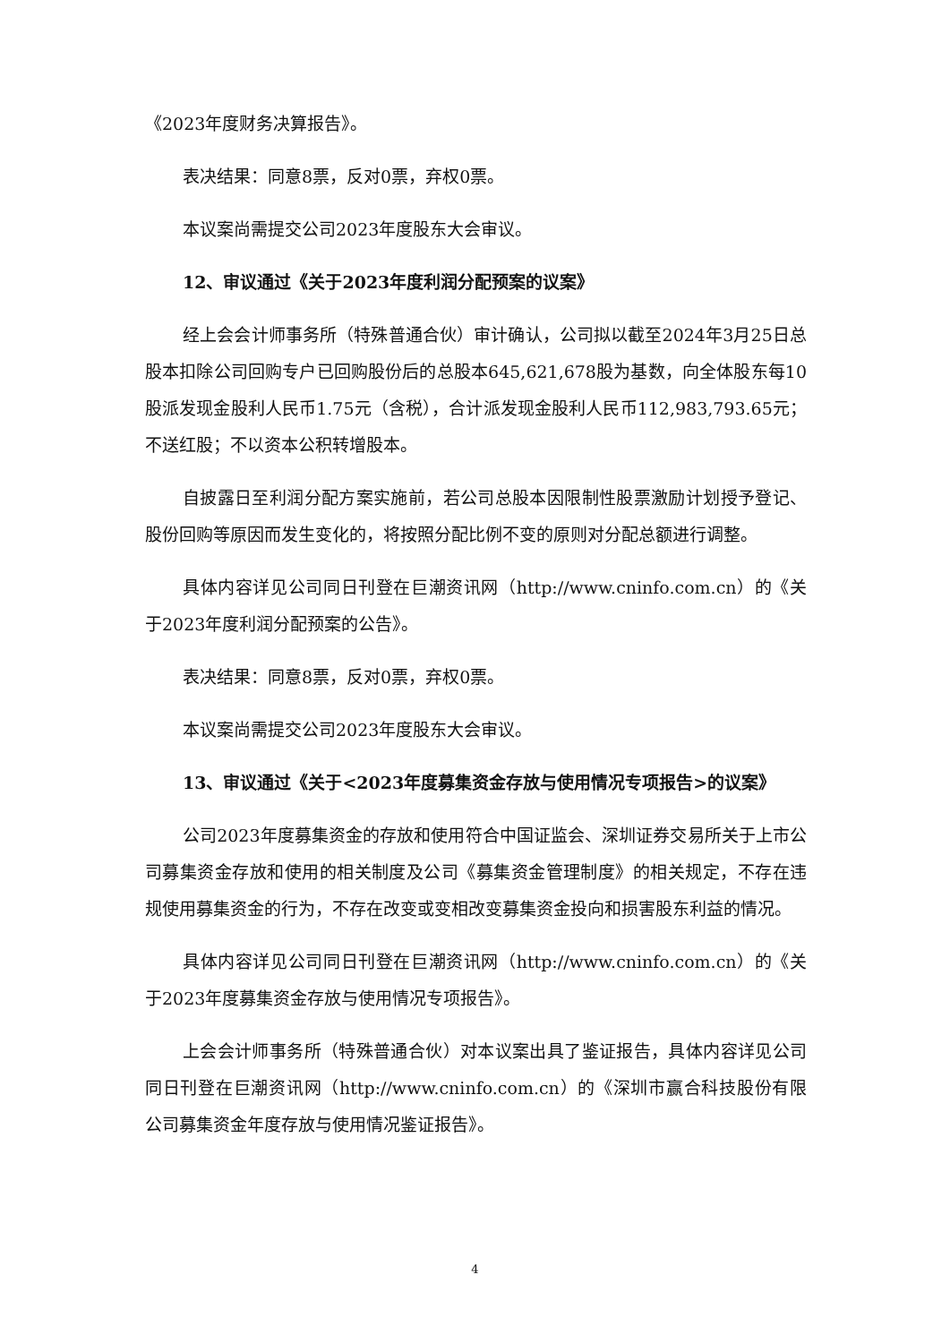《2023年度财务决算报告》。
表决结果：同意8票，反对0票，弃权0票。
本议案尚需提交公司2023年度股东大会审议。
12、审议通过《关于2023年度利润分配预案的议案》
经上会会计师事务所（特殊普通合伙）审计确认，公司拟以截至2024年3月25日总股本扣除公司回购专户已回购股份后的总股本645,621,678股为基数，向全体股东每10股派发现金股利人民币1.75元（含税），合计派发现金股利人民币112,983,793.65元；不送红股；不以资本公积转增股本。
自披露日至利润分配方案实施前，若公司总股本因限制性股票激励计划授予登记、股份回购等原因而发生变化的，将按照分配比例不变的原则对分配总额进行调整。
具体内容详见公司同日刊登在巨潮资讯网（http://www.cninfo.com.cn）的《关于2023年度利润分配预案的公告》。
表决结果：同意8票，反对0票，弃权0票。
本议案尚需提交公司2023年度股东大会审议。
13、审议通过《关于<2023年度募集资金存放与使用情况专项报告>的议案》
公司2023年度募集资金的存放和使用符合中国证监会、深圳证券交易所关于上市公司募集资金存放和使用的相关制度及公司《募集资金管理制度》的相关规定，不存在违规使用募集资金的行为，不存在改变或变相改变募集资金投向和损害股东利益的情况。
具体内容详见公司同日刊登在巨潮资讯网（http://www.cninfo.com.cn）的《关于2023年度募集资金存放与使用情况专项报告》。
上会会计师事务所（特殊普通合伙）对本议案出具了鉴证报告，具体内容详见公司同日刊登在巨潮资讯网（http://www.cninfo.com.cn）的《深圳市赢合科技股份有限公司募集资金年度存放与使用情况鉴证报告》。
4